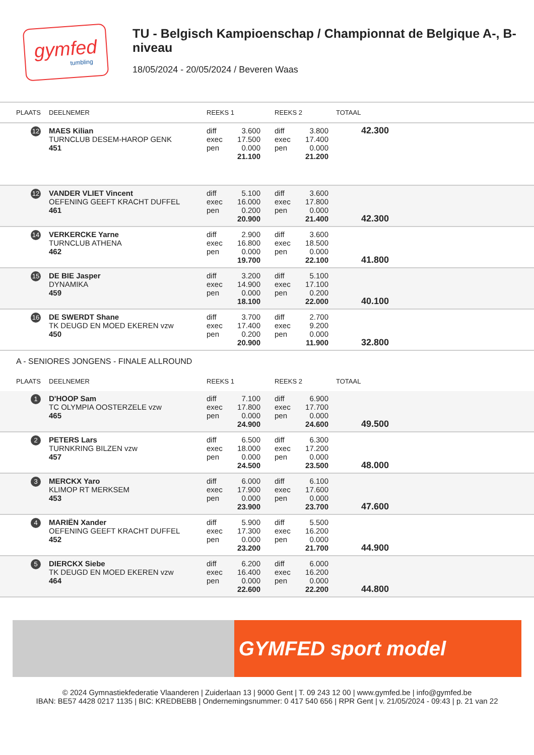gymfed
tumbling
TU - Belgisch Kampioenschap / Championnat de Belgique A-, B-niveau
18/05/2024 - 20/05/2024 / Beveren Waas
| PLAATS | DEELNEMER | REEKS 1 | | | REEKS 2 | | TOTAAL | |
| --- | --- | --- | --- | --- | --- | --- | --- | --- |
| 12 | MAES Kilian TURNCLUB DESEM-HAROP GENK 451 | diff exec pen | 3.600 17.500 0.000 21.100 | | diff exec pen | 3.800 17.400 0.000 21.200 | 42.300 | |
| 12 | VANDER VLIET Vincent OEFENING GEEFT KRACHT DUFFEL 461 | diff exec pen | 5.100 16.000 0.200 20.900 | | diff exec pen | 3.600 17.800 0.000 21.400 | 42.300 | |
| 14 | VERKERCKE Yarne TURNCLUB ATHENA 462 | diff exec pen | 2.900 16.800 0.000 19.700 | | diff exec pen | 3.600 18.500 0.000 22.100 | 41.800 | |
| 15 | DE BIE Jasper DYNAMIKA 459 | diff exec pen | 3.200 14.900 0.000 18.100 | | diff exec pen | 5.100 17.100 0.200 22.000 | 40.100 | |
| 16 | DE SWERDT Shane TK DEUGD EN MOED EKEREN vzw 450 | diff exec pen | 3.700 17.400 0.200 20.900 | | diff exec pen | 2.700 9.200 0.000 11.900 | 32.800 | |
| A - SENIORES JONGENS - FINALE ALLROUND | | | | | | | | |
| PLAATS | DEELNEMER | REEKS 1 | | | REEKS 2 | | TOTAAL | |
| 1 | D'HOOP Sam TC OLYMPIA OOSTERZELE vzw 465 | diff exec pen | 7.100 17.800 0.000 24.900 | | diff exec pen | 6.900 17.700 0.000 24.600 | 49.500 | |
| 2 | PETERS Lars TURNKRING BILZEN vzw 457 | diff exec pen | 6.500 18.000 0.000 24.500 | | diff exec pen | 6.300 17.200 0.000 23.500 | 48.000 | |
| 3 | MERCKX Yaro KLIMOP RT MERKSEM 453 | diff exec pen | 6.000 17.900 0.000 23.900 | | diff exec pen | 6.100 17.600 0.000 23.700 | 47.600 | |
| 4 | MARIËN Xander OEFENING GEEFT KRACHT DUFFEL 452 | diff exec pen | 5.900 17.300 0.000 23.200 | | diff exec pen | 5.500 16.200 0.000 21.700 | 44.900 | |
| 5 | DIERCKX Siebe TK DEUGD EN MOED EKEREN vzw 464 | diff exec pen | 6.200 16.400 0.000 22.600 | | diff exec pen | 6.000 16.200 0.000 22.200 | 44.800 | |
GYMFED sport model
© 2024 Gymnastiekfederatie Vlaanderen | Zuiderlaan 13 | 9000 Gent | T. 09 243 12 00 | www.gymfed.be | info@gymfed.be
IBAN: BE57 4428 0217 1135 | BIC: KREDBEBB | Ondernemingsnummer: 0 417 540 656 | RPR Gent | v. 21/05/2024 - 09:43 | p. 21 van 22